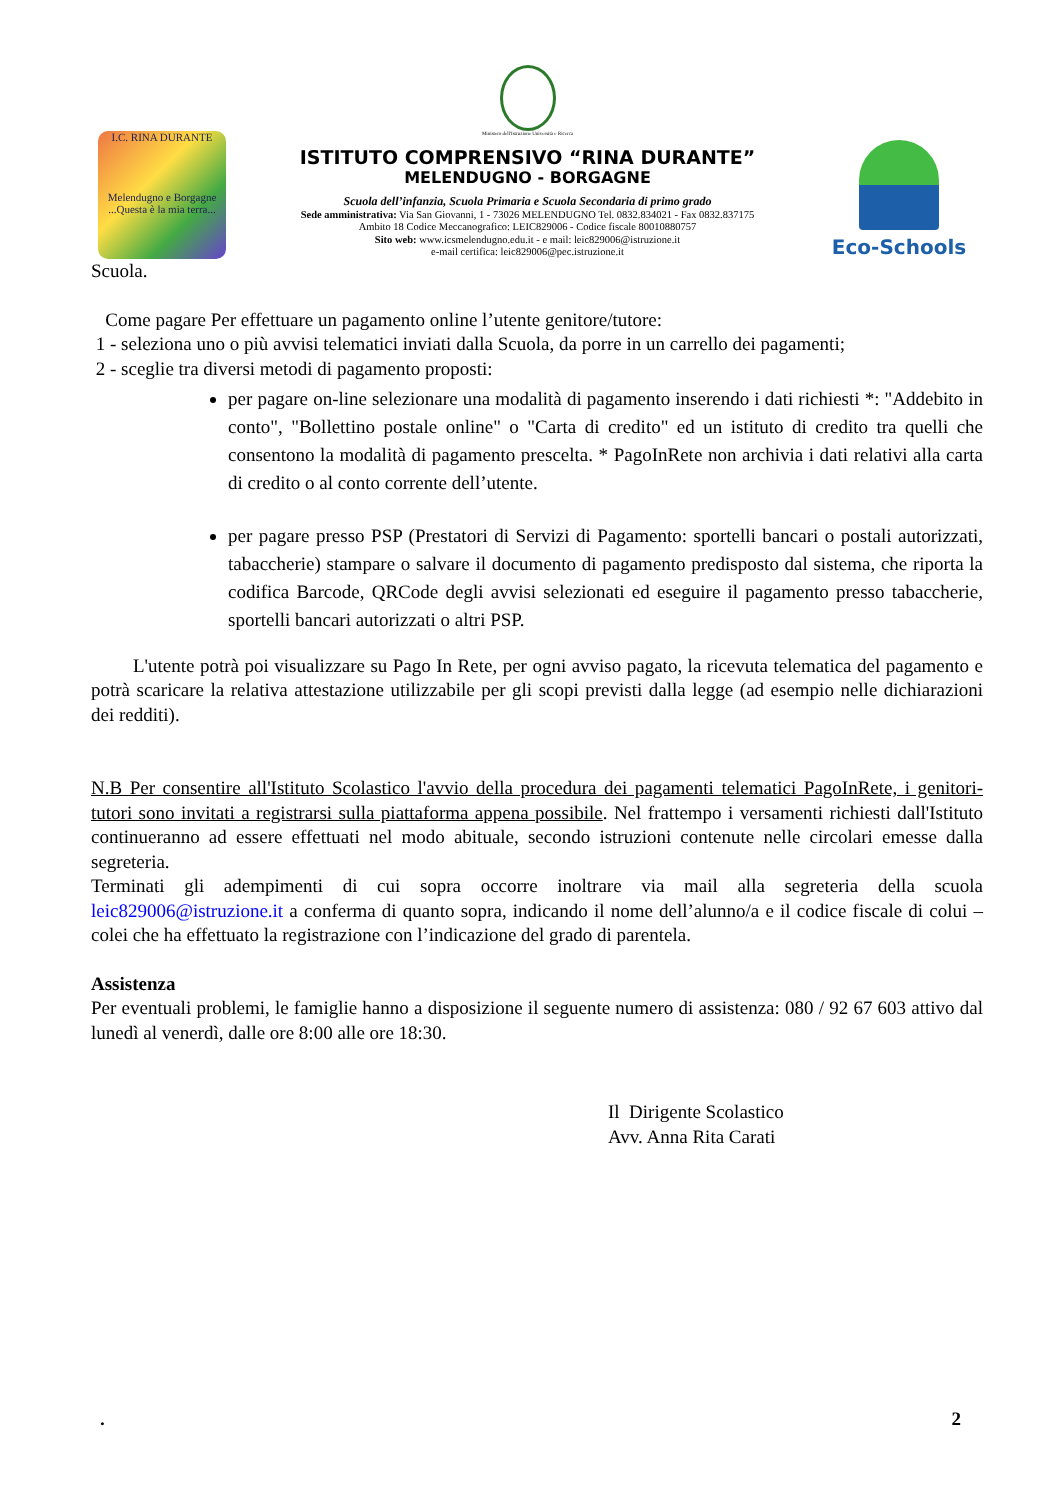I.C. RINA DURANTE
Melendugno e Borgagne
...Questa è la mia terra...
Ministero dell'Istruzione Università e Ricerca
ISTITUTO COMPRENSIVO “RINA DURANTE”
MELENDUGNO - BORGAGNE
Scuola dell’infanzia, Scuola Primaria e Scuola Secondaria di primo grado
Sede amministrativa: Via San Giovanni, 1 - 73026 MELENDUGNO Tel. 0832.834021 - Fax 0832.837175
Ambito 18 Codice Meccanografico: LEIC829006 - Codice fiscale 80010880757
Sito web: www.icsmelendugno.edu.it - e mail: leic829006@istruzione.it
e-mail certifica: leic829006@pec.istruzione.it
Eco-Schools
Scuola.
Come pagare Per effettuare un pagamento online l’utente genitore/tutore:
1 - seleziona uno o più avvisi telematici inviati dalla Scuola, da porre in un carrello dei pagamenti;
2 - sceglie tra diversi metodi di pagamento proposti:
per pagare on-line selezionare una modalità di pagamento inserendo i dati richiesti *: "Addebito in conto", "Bollettino postale online" o "Carta di credito" ed un istituto di credito tra quelli che consentono la modalità di pagamento prescelta. * PagoInRete non archivia i dati relativi alla carta di credito o al conto corrente dell’utente.
per pagare presso PSP (Prestatori di Servizi di Pagamento: sportelli bancari o postali autorizzati, tabaccherie) stampare o salvare il documento di pagamento predisposto dal sistema, che riporta la codifica Barcode, QRCode degli avvisi selezionati ed eseguire il pagamento presso tabaccherie, sportelli bancari autorizzati o altri PSP.
L'utente potrà poi visualizzare su Pago In Rete, per ogni avviso pagato, la ricevuta telematica del pagamento e potrà scaricare la relativa attestazione utilizzabile per gli scopi previsti dalla legge (ad esempio nelle dichiarazioni dei redditi).
N.B Per consentire all'Istituto Scolastico l'avvio della procedura dei pagamenti telematici PagoInRete, i genitori-tutori sono invitati a registrarsi sulla piattaforma appena possibile. Nel frattempo i versamenti richiesti dall'Istituto continueranno ad essere effettuati nel modo abituale, secondo istruzioni contenute nelle circolari emesse dalla segreteria.
Terminati gli adempimenti di cui sopra occorre inoltrare via mail alla segreteria della scuola leic829006@istruzione.it a conferma di quanto sopra, indicando il nome dell’alunno/a e il codice fiscale di colui – colei che ha effettuato la registrazione con l’indicazione del grado di parentela.
Assistenza
Per eventuali problemi, le famiglie hanno a disposizione il seguente numero di assistenza: 080 / 92 67 603 attivo dal lunedì al venerdì, dalle ore 8:00 alle ore 18:30.
Il Dirigente Scolastico
Avv. Anna Rita Carati
. 2